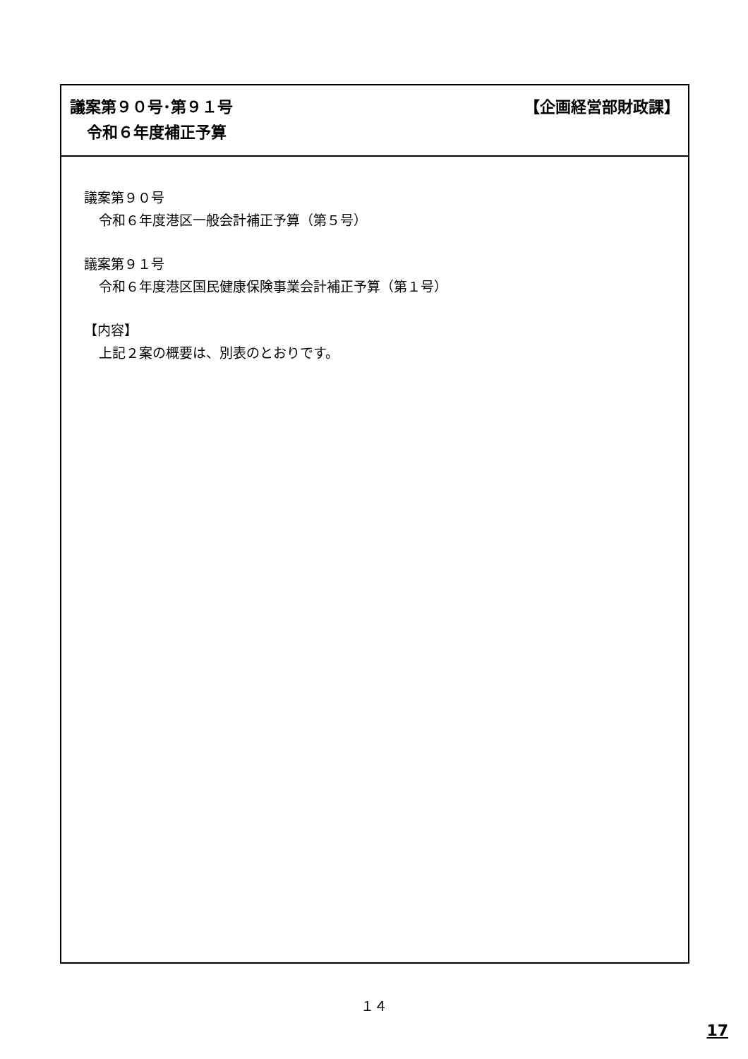議案第９０号･第９１号 【企画経営部財政課】
令和６年度補正予算
議案第９０号
令和６年度港区一般会計補正予算（第５号）
議案第９１号
令和６年度港区国民健康保険事業会計補正予算（第１号）
【内容】
上記２案の概要は、別表のとおりです。
１４
17